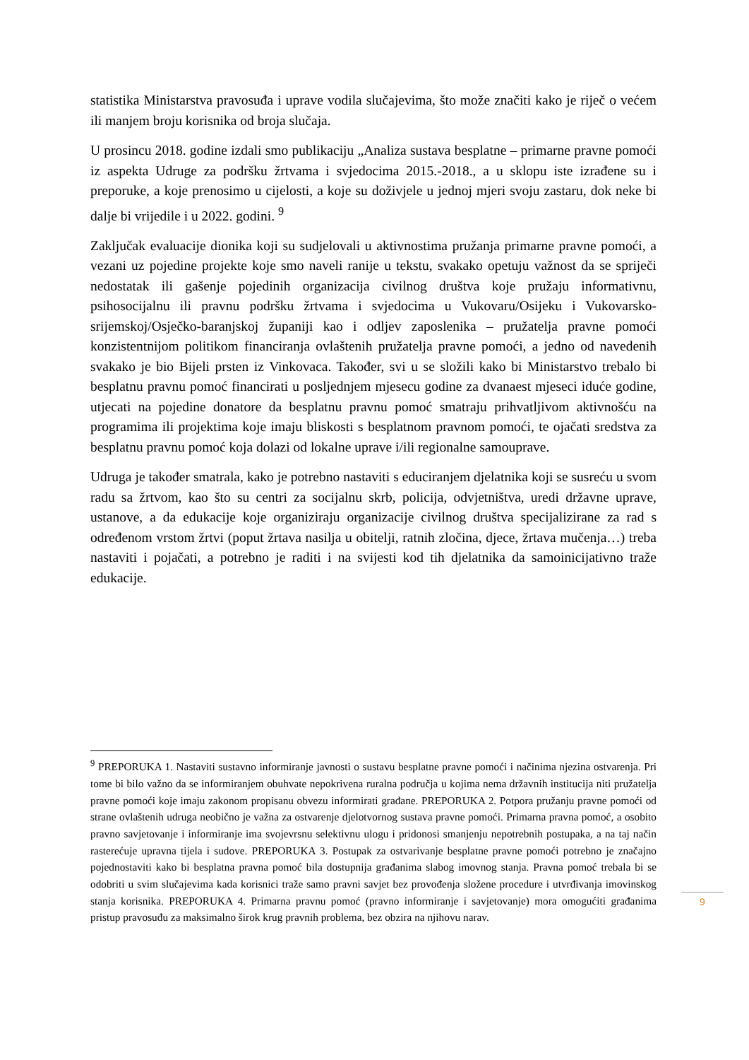statistika Ministarstva pravosuđa i uprave vodila slučajevima, što može značiti kako je riječ o većem ili manjem broju korisnika od broja slučaja.
U prosincu 2018. godine izdali smo publikaciju „Analiza sustava besplatne – primarne pravne pomoći iz aspekta Udruge za podršku žrtvama i svjedocima 2015.-2018., a u sklopu iste izrađene su i preporuke, a koje prenosimo u cijelosti, a koje su doživjele u jednoj mjeri svoju zastaru, dok neke bi dalje bi vrijedile i u 2022. godini. <sup>9</sup>
Zaključak evaluacije dionika koji su sudjelovali u aktivnostima pružanja primarne pravne pomoći, a vezani uz pojedine projekte koje smo naveli ranije u tekstu, svakako opetuju važnost da se spriječi nedostatak ili gašenje pojedinih organizacija civilnog društva koje pružaju informativnu, psihosocijalnu ili pravnu podršku žrtvama i svjedocima u Vukovaru/Osijeku i Vukovarsko-srijemskoj/Osječko-baranjskoj županiji kao i odljev zaposlenika – pružatelja pravne pomoći konzistentnijom politikom financiranja ovlaštenih pružatelja pravne pomoći, a jedno od navedenih svakako je bio Bijeli prsten iz Vinkovaca. Također, svi u se složili kako bi Ministarstvo trebalo bi besplatnu pravnu pomoć financirati u posljednjem mjesecu godine za dvanaest mjeseci iduće godine, utjecati na pojedine donatore da besplatnu pravnu pomoć smatraju prihvatljivom aktivnošću na programima ili projektima koje imaju bliskosti s besplatnom pravnom pomoći, te ojačati sredstva za besplatnu pravnu pomoć koja dolazi od lokalne uprave i/ili regionalne samouprave.
Udruga je također smatrala, kako je potrebno nastaviti s educiranjem djelatnika koji se susreću u svom radu sa žrtvom, kao što su centri za socijalnu skrb, policija, odvjetništva, uredi državne uprave, ustanove, a da edukacije koje organiziraju organizacije civilnog društva specijalizirane za rad s određenom vrstom žrtvi (poput žrtava nasilja u obitelji, ratnih zločina, djece, žrtava mučenja…) treba nastaviti i pojačati, a potrebno je raditi i na svijesti kod tih djelatnika da samoinicijativno traže edukacije.
<sup>9</sup> PREPORUKA 1. Nastaviti sustavno informiranje javnosti o sustavu besplatne pravne pomoći i načinima njezina ostvarenja. Pri tome bi bilo važno da se informiranjem obuhvate nepokrivena ruralna područja u kojima nema državnih institucija niti pružatelja pravne pomoći koje imaju zakonom propisanu obvezu informirati građane. PREPORUKA 2. Potpora pružanju pravne pomoći od strane ovlaštenih udruga neobično je važna za ostvarenje djelotvornog sustava pravne pomoći. Primarna pravna pomoć, a osobito pravno savjetovanje i informiranje ima svojevrsnu selektivnu ulogu i pridonosi smanjenju nepotrebnih postupaka, a na taj način rasterećuje upravna tijela i sudove. PREPORUKA 3. Postupak za ostvarivanje besplatne pravne pomoći potrebno je značajno pojednostaviti kako bi besplatna pravna pomoć bila dostupnija građanima slabog imovnog stanja. Pravna pomoć trebala bi se odobriti u svim slučajevima kada korisnici traže samo pravni savjet bez provođenja složene procedure i utvrđivanja imovinskog stanja korisnika. PREPORUKA 4. Primarna pravnu pomoć (pravno informiranje i savjetovanje) mora omogućiti građanima pristup pravosuđu za maksimalno širok krug pravnih problema, bez obzira na njihovu narav.
9